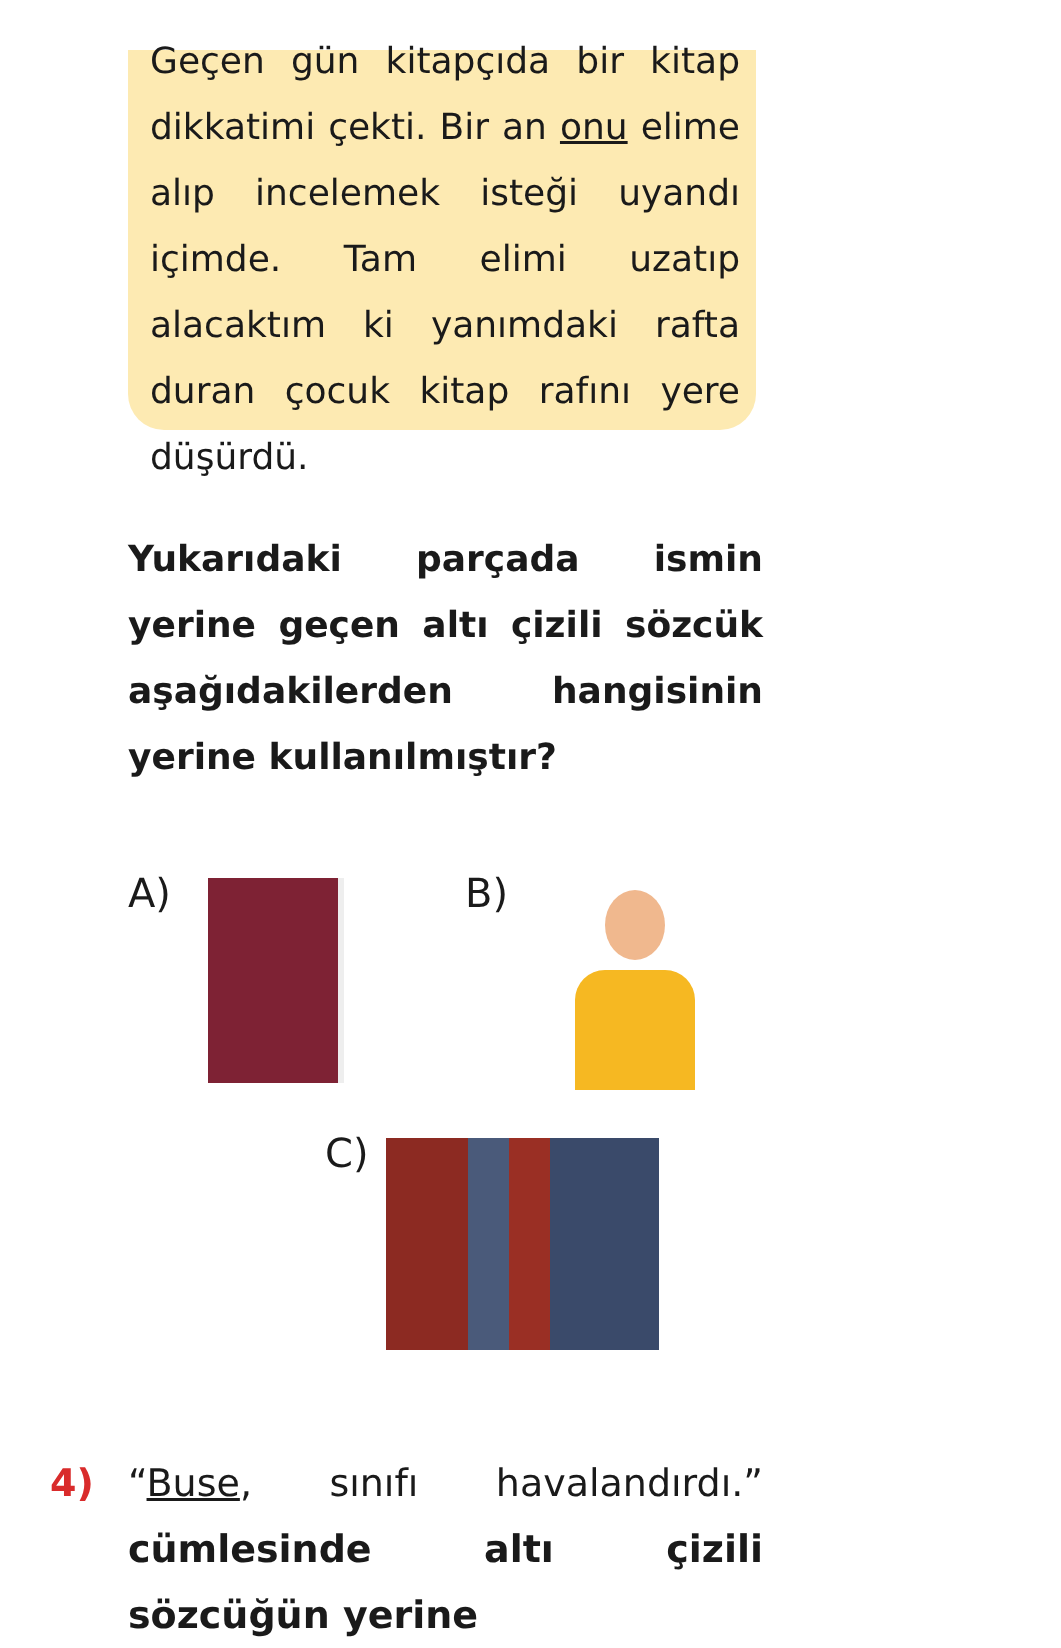Geçen gün kitapçıda bir kitap dikkatimi çekti. Bir an onu elime alıp incelemek isteği uyandı içimde. Tam elimi uzatıp alacaktım ki yanımdaki rafta duran çocuk kitap rafını yere düşürdü.
Yukarıdaki parçada ismin yerine geçen altı çizili sözcük aşağıdakilerden hangisinin yerine kullanılmıştır?
A) B)
C)
4) “Buse, sınıfı havalandırdı.” cümlesinde altı çizili sözcüğün yerine